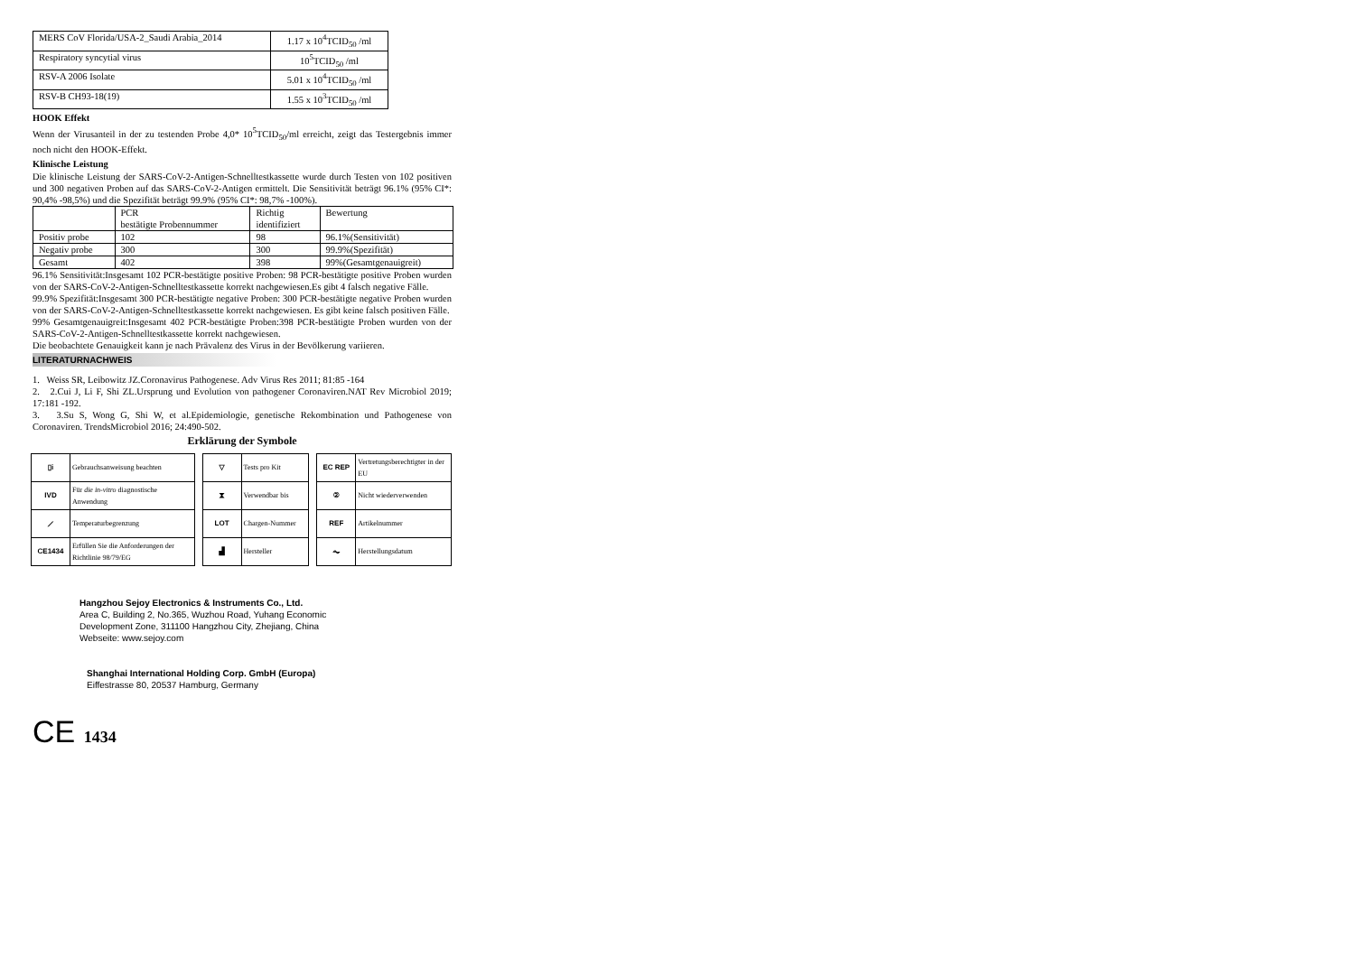| MERS CoV Florida/USA-2_Saudi Arabia_2014 | 1.17 x 10<sup>4</sup>TCID<sub>50</sub> /ml |
| Respiratory syncytial virus | 10<sup>5</sup>TCID<sub>50</sub> /ml |
| RSV-A 2006 Isolate | 5.01 x 10<sup>4</sup>TCID<sub>50</sub> /ml |
| RSV-B CH93-18(19) | 1.55 x 10<sup>3</sup>TCID<sub>50</sub> /ml |
HOOK Effekt
Wenn der Virusanteil in der zu testenden Probe 4,0* 10<sup>5</sup>TCID<sub>50</sub>/ml erreicht, zeigt das Testergebnis immer noch nicht den HOOK-Effekt.
Klinische Leistung
Die klinische Leistung der SARS-CoV-2-Antigen-Schnelltestkassette wurde durch Testen von 102 positiven und 300 negativen Proben auf das SARS-CoV-2-Antigen ermittelt. Die Sensitivität beträgt 96.1% (95% CI*: 90,4% -98,5%) und die Spezifität beträgt 99.9% (95% CI*: 98,7% -100%).
| | PCR bestätigte Probennummer | Richtig identifiziert | Bewertung |
| --- | --- | --- | --- |
| Positiv probe | 102 | 98 | 96.1%(Sensitivität) |
| Negativ probe | 300 | 300 | 99.9%(Spezifität) |
| Gesamt | 402 | 398 | 99%(Gesamtgenauigreit) |
96.1% Sensitivität:Insgesamt 102 PCR-bestätigte positive Proben: 98 PCR-bestätigte positive Proben wurden von der SARS-CoV-2-Antigen-Schnelltestkassette korrekt nachgewiesen.Es gibt 4 falsch negative Fälle.
99.9% Spezifität:Insgesamt 300 PCR-bestätigte negative Proben: 300 PCR-bestätigte negative Proben wurden von der SARS-CoV-2-Antigen-Schnelltestkassette korrekt nachgewiesen. Es gibt keine falsch positiven Fälle.
99% Gesamtgenauigreit:Insgesamt 402 PCR-bestätigte Proben:398 PCR-bestätigte Proben wurden von der SARS-CoV-2-Antigen-Schnelltestkassette korrekt nachgewiesen.
Die beobachtete Genauigkeit kann je nach Prävalenz des Virus in der Bevölkerung variieren.
LITERATURNACHWEIS
1. Weiss SR, Leibowitz JZ.Coronavirus Pathogenese. Adv Virus Res 2011; 81:85 -164
2. 2.Cui J, Li F, Shi ZL.Ursprung und Evolution von pathogener Coronaviren.NAT Rev Microbiol 2019; 17:181 -192.
3. 3.Su S, Wong G, Shi W, et al.Epidemiologie, genetische Rekombination und Pathogenese von Coronaviren. TrendsMicrobiol 2016; 24:490-502.
Erklärung der Symbole
| ▯i | Gebrauchsanweisung beachten |
| IVD | Für die in-vitro diagnostische Anwendung |
| ⟋ | Temperaturbegrenzung |
| CE1434 | Erfüllen Sie die Anforderungen der Richtlinie 98/79/EG |
| ▽ | Tests pro Kit |
| ⧗ | Verwendbar bis |
| LOT | Chargen-Nummer |
| ▟ | Hersteller |
| EC REP | Vertretungsberechtigter in der EU |
| ② | Nicht wiederverwenden |
| REF | Artikelnummer |
| ⏦ | Herstellungsdatum |
Hangzhou Sejoy Electronics & Instruments Co., Ltd.
Area C, Building 2, No.365, Wuzhou Road, Yuhang Economic
Development Zone, 311100 Hangzhou City, Zhejiang, China
Webseite: www.sejoy.com
Shanghai International Holding Corp. GmbH (Europa)
Eiffestrasse 80, 20537 Hamburg, Germany
CE 1434